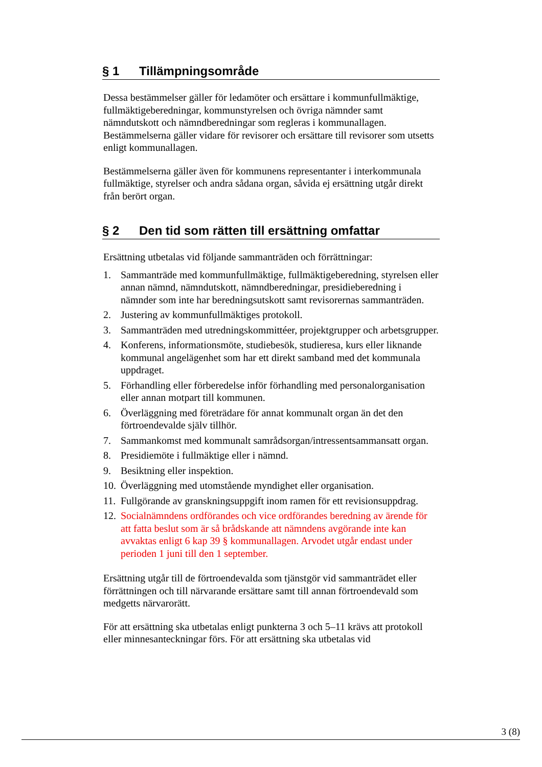§ 1 Tillämpningsområde
Dessa bestämmelser gäller för ledamöter och ersättare i kommunfullmäktige, fullmäktigeberedningar, kommunstyrelsen och övriga nämnder samt nämndutskott och nämndberedningar som regleras i kommunallagen. Bestämmelserna gäller vidare för revisorer och ersättare till revisorer som utsetts enligt kommunallagen.
Bestämmelserna gäller även för kommunens representanter i interkommunala fullmäktige, styrelser och andra sådana organ, såvida ej ersättning utgår direkt från berört organ.
§ 2 Den tid som rätten till ersättning omfattar
Ersättning utbetalas vid följande sammanträden och förrättningar:
1. Sammanträde med kommunfullmäktige, fullmäktigeberedning, styrelsen eller annan nämnd, nämndutskott, nämndberedningar, presidieberedning i nämnder som inte har beredningsutskott samt revisorernas sammanträden.
2. Justering av kommunfullmäktiges protokoll.
3. Sammanträden med utredningskommittéer, projektgrupper och arbetsgrupper.
4. Konferens, informationsmöte, studiebesök, studieresa, kurs eller liknande kommunal angelägenhet som har ett direkt samband med det kommunala uppdraget.
5. Förhandling eller förberedelse inför förhandling med personalorganisation eller annan motpart till kommunen.
6. Överläggning med företrädare för annat kommunalt organ än det den förtroendevalde själv tillhör.
7. Sammankomst med kommunalt samrådsorgan/intressentsammansatt organ.
8. Presidiemöte i fullmäktige eller i nämnd.
9. Besiktning eller inspektion.
10.
Överläggning med utomstående myndighet eller organisation.
11.
Fullgörande av granskningsuppgift inom ramen för ett revisionsuppdrag.
12.
Socialnämndens ordförandes och vice ordförandes beredning av ärende för att fatta beslut som är så brådskande att nämndens avgörande inte kan avvaktas enligt 6 kap 39 § kommunallagen. Arvodet utgår endast under perioden 1 juni till den 1 september.
Ersättning utgår till de förtroendevalda som tjänstgör vid sammanträdet eller förrättningen och till närvarande ersättare samt till annan förtroendevald som medgetts närvarorätt.
För att ersättning ska utbetalas enligt punkterna 3 och 5–11 krävs att protokoll eller minnesanteckningar förs. För att ersättning ska utbetalas vid
3 (8)